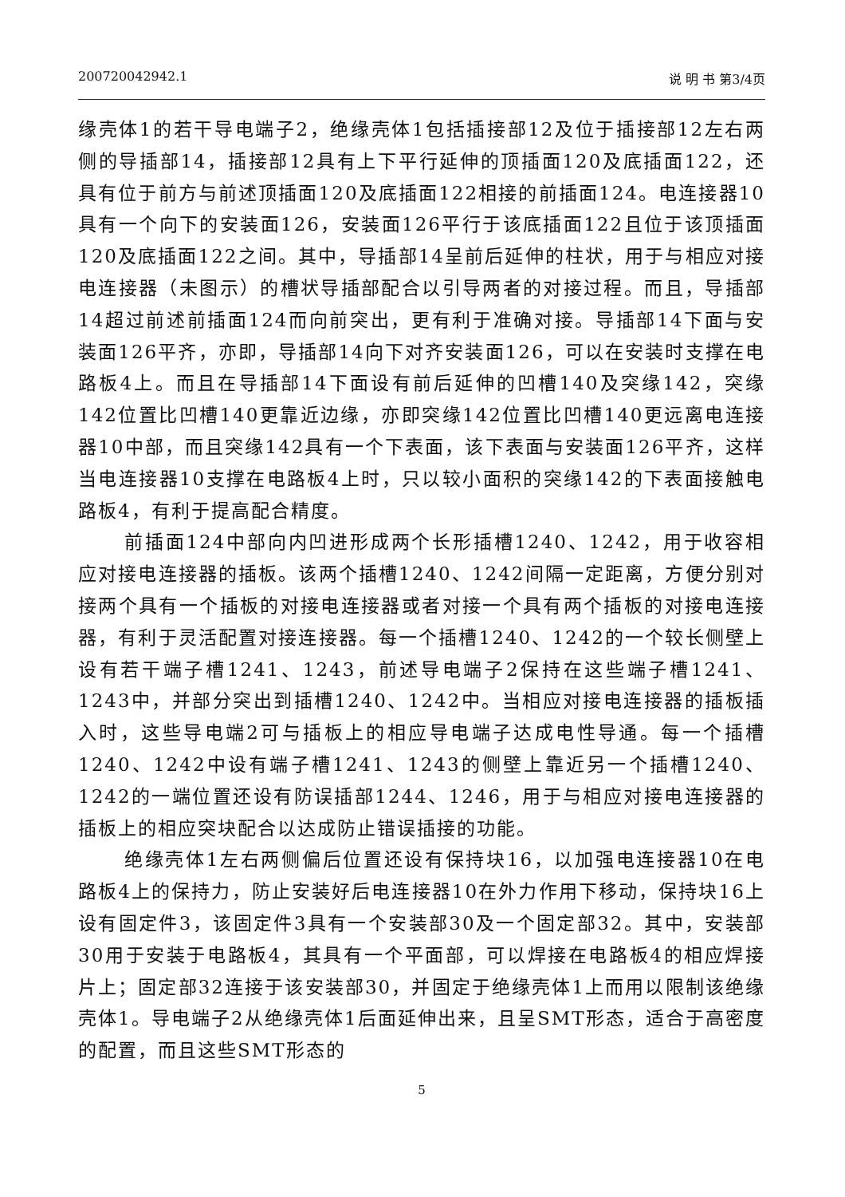200720042942.1 说 明 书 第3/4页
缘壳体1的若干导电端子2，绝缘壳体1包括插接部12及位于插接部12左右两侧的导插部14，插接部12具有上下平行延伸的顶插面120及底插面122，还具有位于前方与前述顶插面120及底插面122相接的前插面124。电连接器10具有一个向下的安装面126，安装面126平行于该底插面122且位于该顶插面120及底插面122之间。其中，导插部14呈前后延伸的柱状，用于与相应对接电连接器（未图示）的槽状导插部配合以引导两者的对接过程。而且，导插部14超过前述前插面124而向前突出，更有利于准确对接。导插部14下面与安装面126平齐，亦即，导插部14向下对齐安装面126，可以在安装时支撑在电路板4上。而且在导插部14下面设有前后延伸的凹槽140及突缘142，突缘142位置比凹槽140更靠近边缘，亦即突缘142位置比凹槽140更远离电连接器10中部，而且突缘142具有一个下表面，该下表面与安装面126平齐，这样当电连接器10支撑在电路板4上时，只以较小面积的突缘142的下表面接触电路板4，有利于提高配合精度。
前插面124中部向内凹进形成两个长形插槽1240、1242，用于收容相应对接电连接器的插板。该两个插槽1240、1242间隔一定距离，方便分别对接两个具有一个插板的对接电连接器或者对接一个具有两个插板的对接电连接器，有利于灵活配置对接连接器。每一个插槽1240、1242的一个较长侧壁上设有若干端子槽1241、1243，前述导电端子2保持在这些端子槽1241、1243中，并部分突出到插槽1240、1242中。当相应对接电连接器的插板插入时，这些导电端2可与插板上的相应导电端子达成电性导通。每一个插槽1240、1242中设有端子槽1241、1243的侧壁上靠近另一个插槽1240、1242的一端位置还设有防误插部1244、1246，用于与相应对接电连接器的插板上的相应突块配合以达成防止错误插接的功能。
绝缘壳体1左右两侧偏后位置还设有保持块16，以加强电连接器10在电路板4上的保持力，防止安装好后电连接器10在外力作用下移动，保持块16上设有固定件3，该固定件3具有一个安装部30及一个固定部32。其中，安装部30用于安装于电路板4，其具有一个平面部，可以焊接在电路板4的相应焊接片上；固定部32连接于该安装部30，并固定于绝缘壳体1上而用以限制该绝缘壳体1。导电端子2从绝缘壳体1后面延伸出来，且呈SMT形态，适合于高密度的配置，而且这些SMT形态的
5